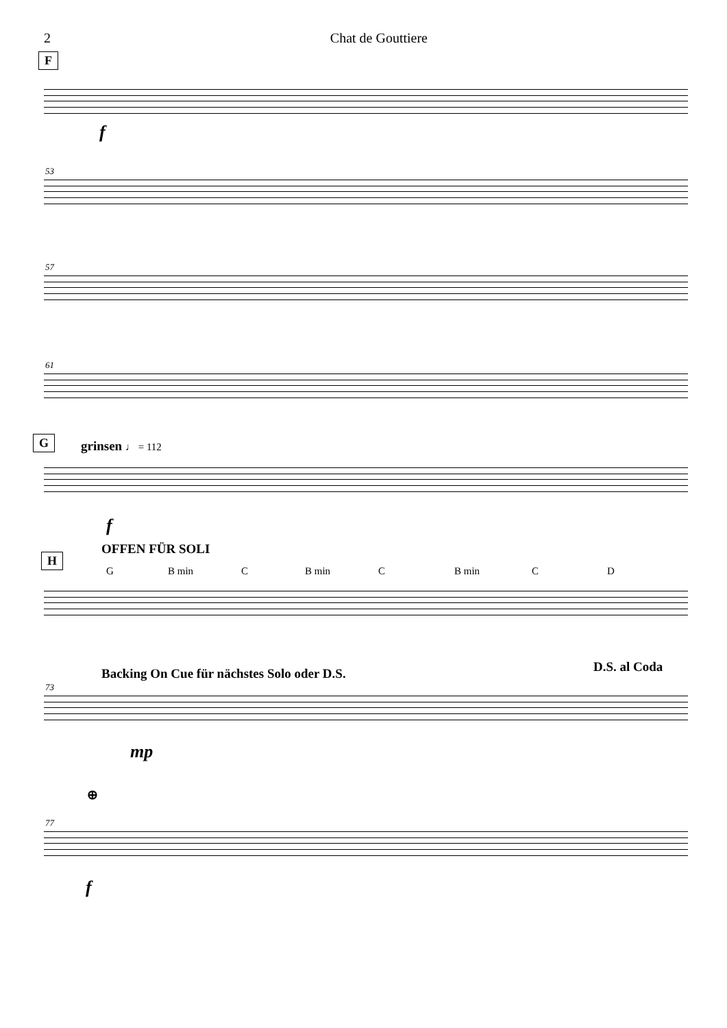2 Chat de Gouttiere
F
f
53
57
61
G grinsen ♩ = 112
f
OFFEN FÜR SOLI
H
G B min C B min C B min C D
Backing On Cue für nächstes Solo oder D.S.
D.S. al Coda
73
mp
⊕
77
f